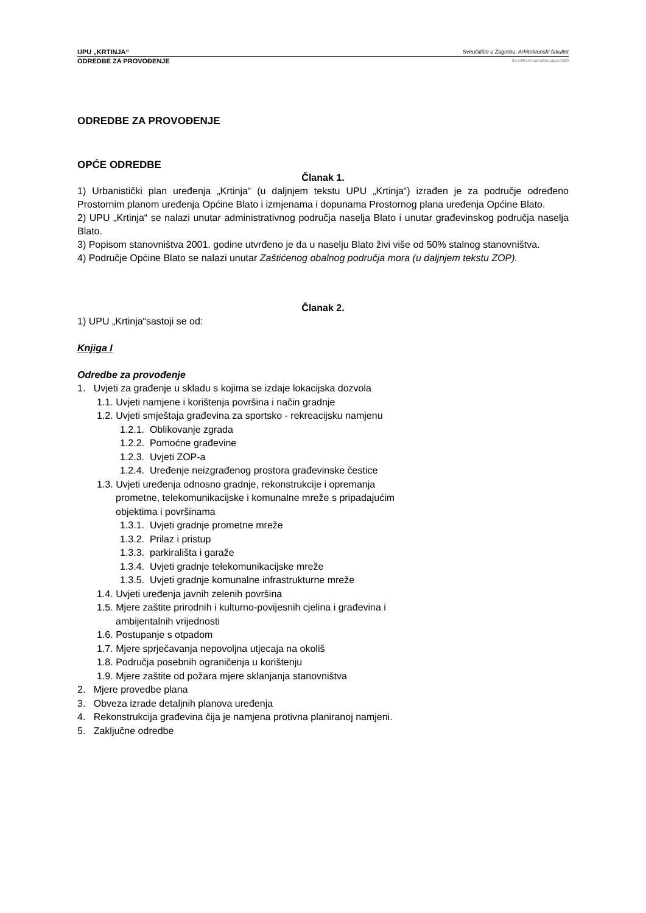UPU „KRTINJA“Sveučilište u Zagrebu, Arhitektonski fakultet
ODREDBE ZA PROVOĐENJE 04-UPU-K-odredbe-plan-0309
ODREDBE ZA PROVOĐENJE
OPĆE ODREDBE
Članak 1.
1) Urbanistički plan uređenja „Krtinja“ (u daljnjem tekstu UPU „Krtinja“) izrađen je za područje određeno Prostornim planom uređenja Općine Blato i izmjenama i dopunama Prostornog plana uređenja Općine Blato.
2) UPU „Krtinja“ se nalazi unutar administrativnog područja naselja Blato i unutar građevinskog područja naselja Blato.
3) Popisom stanovništva 2001. godine utvrđeno je da u naselju Blato živi više od 50% stalnog stanovništva.
4) Područje Općine Blato se nalazi unutar Zaštićenog obalnog područja mora (u daljnjem tekstu ZOP).
Članak 2.
1) UPU „Krtinja“sastoji se od:
Knjiga I
Odredbe za provođenje
1. Uvjeti za građenje u skladu s kojima se izdaje lokacijska dozvola
1.1. Uvjeti namjene i korištenja površina i način gradnje
1.2. Uvjeti smještaja građevina za sportsko - rekreacijsku namjenu
1.2.1. Oblikovanje zgrada
1.2.2. Pomoćne građevine
1.2.3. Uvjeti ZOP-a
1.2.4. Uređenje neizgrađenog prostora građevinske čestice
1.3. Uvjeti uređenja odnosno gradnje, rekonstrukcije i opremanja
prometne, telekomunikacijske i komunalne mreže s pripadajućim
objektima i površinama
1.3.1. Uvjeti gradnje prometne mreže
1.3.2. Prilaz i pristup
1.3.3. parkirališta i garaže
1.3.4. Uvjeti gradnje telekomunikacijske mreže
1.3.5. Uvjeti gradnje komunalne infrastrukturne mreže
1.4. Uvjeti uređenja javnih zelenih površina
1.5. Mjere zaštite prirodnih i kulturno-povijesnih cjelina i građevina i
ambijentalnih vrijednosti
1.6. Postupanje s otpadom
1.7. Mjere sprječavanja nepovoljna utjecaja na okoliš
1.8. Područja posebnih ograničenja u korištenju
1.9. Mjere zaštite od požara mjere sklanjanja stanovništva
2. Mjere provedbe plana
3. Obveza izrade detaljnih planova uređenja
4. Rekonstrukcija građevina čija je namjena protivna planiranoj namjeni.
5. Zaključne odredbe